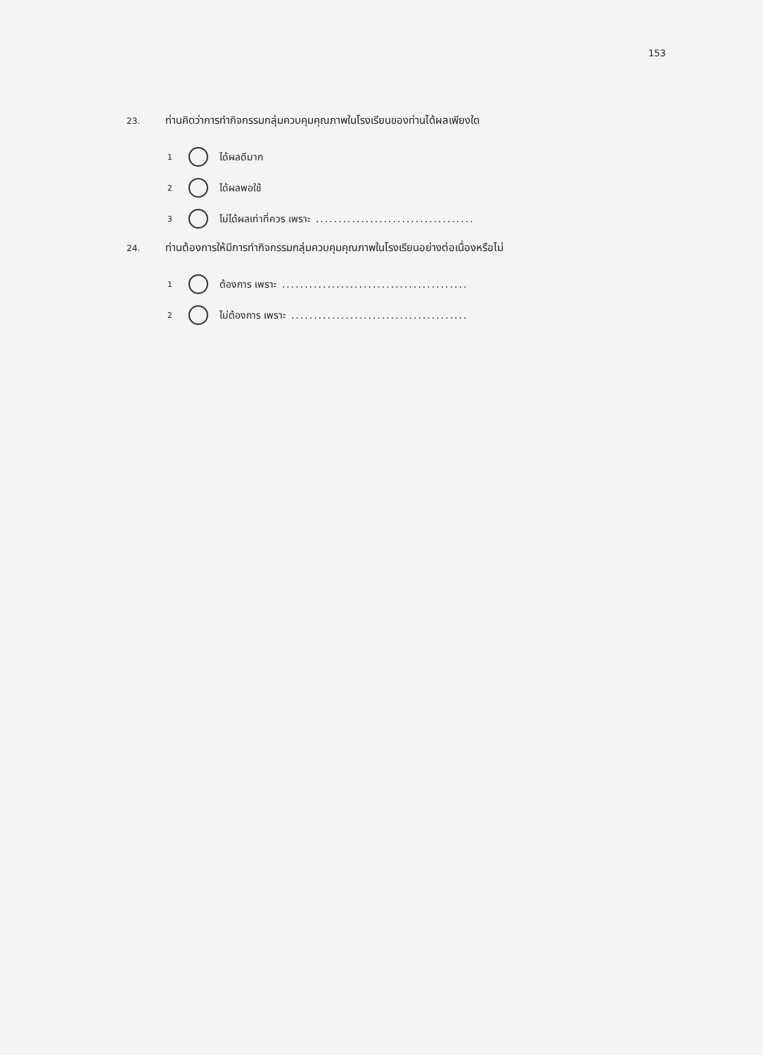153
23. ท่านคิดว่าการทำกิจกรรมกลุ่มควบคุมคุณภาพในโรงเรียนของท่านได้ผลเพียงใด
1 ได้ผลดีมาก
2 ได้ผลพอใช้
3 ไม่ได้ผลเท่าที่ควร เพราะ ...................................
24. ท่านต้องการให้มีการทำกิจกรรมกลุ่มควบคุมคุณภาพในโรงเรียนอย่างต่อเนื่องหรือไม่
1 ต้องการ เพราะ .........................................
2 ไม่ต้องการ เพราะ .......................................